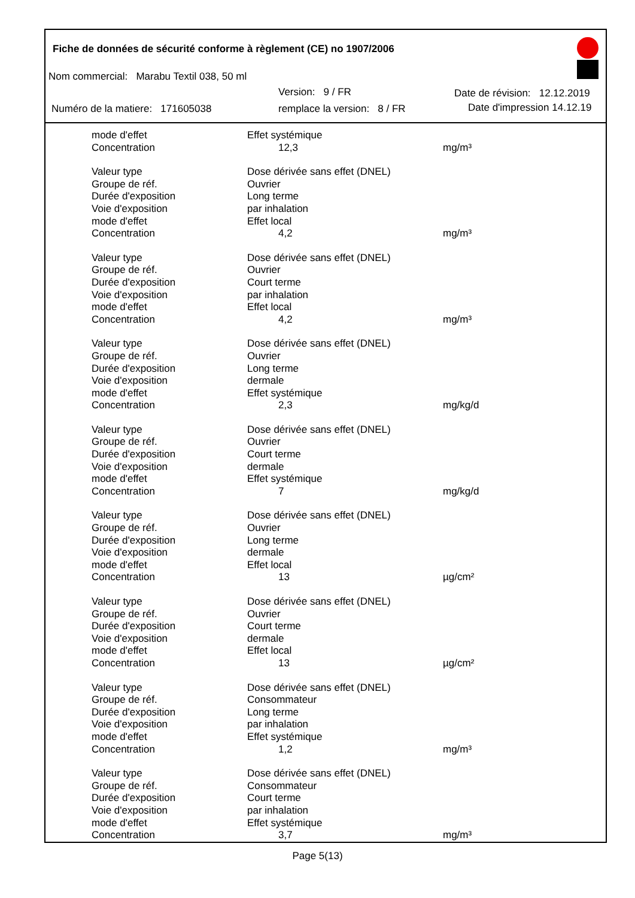Fiche de données de sécurité conforme à règlement (CE) no 1907/2006
Nom commercial: Marabu Textil 038, 50 ml
Version: 9 / FR Date de révision: 12.12.2019
Numéro de la matiere: 171605038
remplace la version: 8 / FR Date d'impression 14.12.19
mode d'effet Effet systémique
Concentration 12,3 mg/m³
Valeur type Dose dérivée sans effet (DNEL)
Groupe de réf. Ouvrier
Durée d'exposition Long terme
Voie d'exposition par inhalation
mode d'effet Effet local
Concentration 4,2 mg/m³
Valeur type Dose dérivée sans effet (DNEL)
Groupe de réf. Ouvrier
Durée d'exposition Court terme
Voie d'exposition par inhalation
mode d'effet Effet local
Concentration 4,2 mg/m³
Valeur type Dose dérivée sans effet (DNEL)
Groupe de réf. Ouvrier
Durée d'exposition Long terme
Voie d'exposition dermale
mode d'effet Effet systémique
Concentration 2,3 mg/kg/d
Valeur type Dose dérivée sans effet (DNEL)
Groupe de réf. Ouvrier
Durée d'exposition Court terme
Voie d'exposition dermale
mode d'effet Effet systémique
Concentration 7 mg/kg/d
Valeur type Dose dérivée sans effet (DNEL)
Groupe de réf. Ouvrier
Durée d'exposition Long terme
Voie d'exposition dermale
mode d'effet Effet local
Concentration 13 µg/cm²
Valeur type Dose dérivée sans effet (DNEL)
Groupe de réf. Ouvrier
Durée d'exposition Court terme
Voie d'exposition dermale
mode d'effet Effet local
Concentration 13 µg/cm²
Valeur type Dose dérivée sans effet (DNEL)
Groupe de réf. Consommateur
Durée d'exposition Long terme
Voie d'exposition par inhalation
mode d'effet Effet systémique
Concentration 1,2 mg/m³
Valeur type Dose dérivée sans effet (DNEL)
Groupe de réf. Consommateur
Durée d'exposition Court terme
Voie d'exposition par inhalation
mode d'effet Effet systémique
Concentration 3,7 mg/m³
Page 5(13)